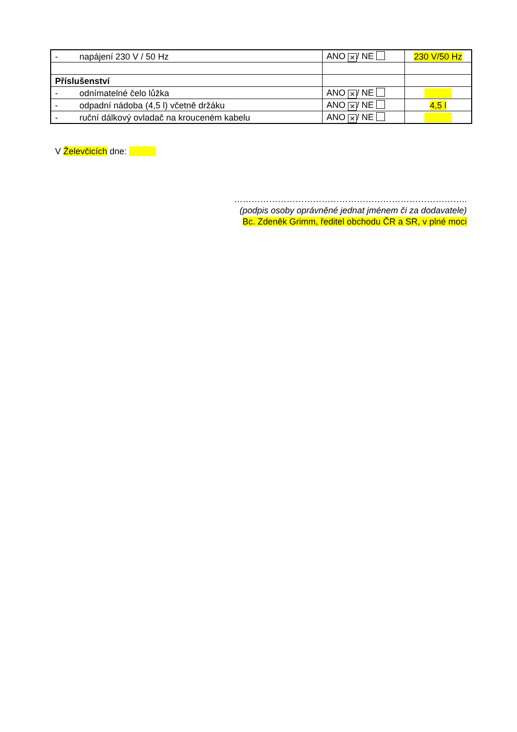| - napájení 230 V / 50 Hz | ANO ✕ / NE | 230 V/50 Hz |
| Příslušenství | | |
| - odnímatelné čelo lůžka | ANO ✕ / NE | |
| - odpadní nádoba (4,5 l) včetně držáku | ANO ✕ / NE | 4,5 l |
| - ruční dálkový ovladač na krouceném kabelu | ANO ✕ / NE | |
V Želevčicích dne:
……………………………………………………………………..
(podpis osoby oprávněné jednat jménem či za dodavatele)
Bc. Zdeněk Grimm, ředitel obchodu ČR a SR, v plné moci